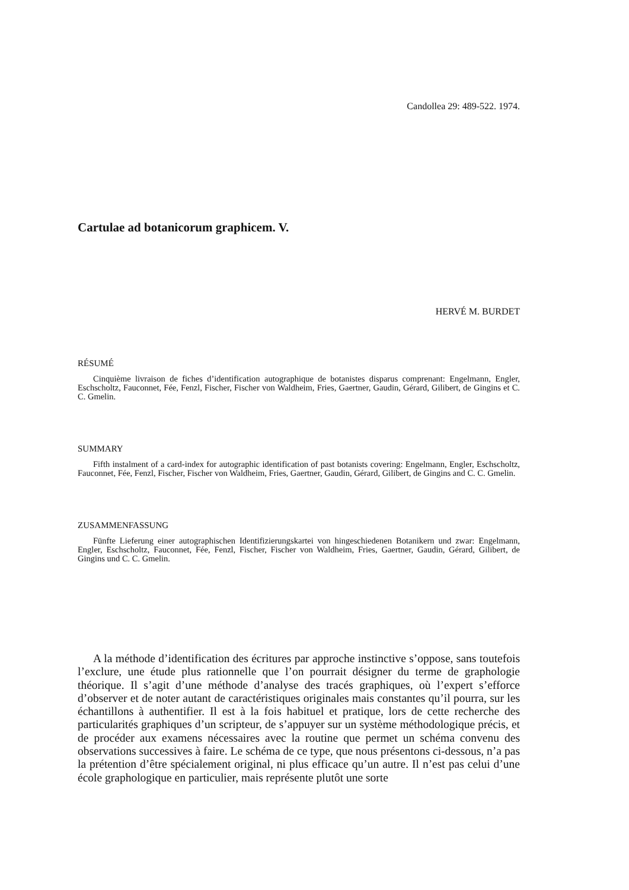Candollea 29: 489-522. 1974.
Cartulae ad botanicorum graphicem. V.
HERVÉ M. BURDET
RÉSUMÉ
Cinquième livraison de fiches d’identification autographique de botanistes disparus comprenant: Engelmann, Engler, Eschscholtz, Fauconnet, Fée, Fenzl, Fischer, Fischer von Waldheim, Fries, Gaertner, Gaudin, Gérard, Gilibert, de Gingins et C. C. Gmelin.
SUMMARY
Fifth instalment of a card-index for autographic identification of past botanists covering: Engelmann, Engler, Eschscholtz, Fauconnet, Fée, Fenzl, Fischer, Fischer von Waldheim, Fries, Gaertner, Gaudin, Gérard, Gilibert, de Gingins and C. C. Gmelin.
ZUSAMMENFASSUNG
Fünfte Lieferung einer autographischen Identifizierungskartei von hingeschiedenen Botanikern und zwar: Engelmann, Engler, Eschscholtz, Fauconnet, Fée, Fenzl, Fischer, Fischer von Waldheim, Fries, Gaertner, Gaudin, Gérard, Gilibert, de Gingins und C. C. Gmelin.
A la méthode d’identification des écritures par approche instinctive s’oppose, sans toutefois l’exclure, une étude plus rationnelle que l’on pourrait désigner du terme de graphologie théorique. Il s’agit d’une méthode d’analyse des tracés graphiques, où l’expert s’efforce d’observer et de noter autant de caractéristiques originales mais constantes qu’il pourra, sur les échantillons à authentifier. Il est à la fois habituel et pratique, lors de cette recherche des particularités graphiques d’un scripteur, de s’appuyer sur un système méthodologique précis, et de procéder aux examens nécessaires avec la routine que permet un schéma convenu des observations successives à faire. Le schéma de ce type, que nous présentons ci-dessous, n’a pas la prétention d’être spécialement original, ni plus efficace qu’un autre. Il n’est pas celui d’une école graphologique en particulier, mais représente plutôt une sorte